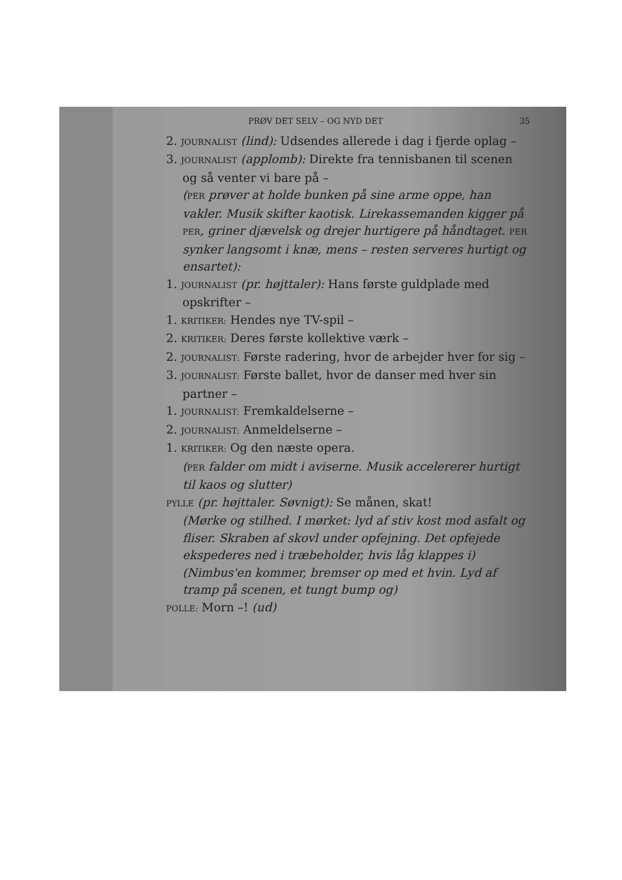PRØV DET SELV – OG NYD DET 35
2. JOURNALIST (lind): Udsendes allerede i dag i fjerde oplag –
3. JOURNALIST (applomb): Direkte fra tennisbanen til scenen og så venter vi bare på –
(PER prøver at holde bunken på sine arme oppe, han vakler. Musik skifter kaotisk. Lirekassemanden kigger på PER, griner djævelsk og drejer hurtigere på håndtaget. PER synker langsomt i knæ, mens – resten serveres hurtigt og ensartet):
1. JOURNALIST (pr. højttaler): Hans første guldplade med opskrifter –
1. KRITIKER: Hendes nye TV-spil –
2. KRITIKER: Deres første kollektive værk –
2. JOURNALIST: Første radering, hvor de arbejder hver for sig –
3. JOURNALIST: Første ballet, hvor de danser med hver sin partner –
1. JOURNALIST: Fremkaldelserne –
2. JOURNALIST: Anmeldelserne –
1. KRITIKER: Og den næste opera.
(PER falder om midt i aviserne. Musik accelererer hurtigt til kaos og slutter)
PYLLE (pr. højttaler. Søvnigt): Se månen, skat!
(Mørke og stilhed. I mørket: lyd af stiv kost mod asfalt og fliser. Skraben af skovl under opfejning. Det opfejede ekspederes ned i træbeholder, hvis låg klappes i)
(Nimbus'en kommer, bremser op med et hvin. Lyd af tramp på scenen, et tungt bump og)
POLLE: Morn –! (ud)